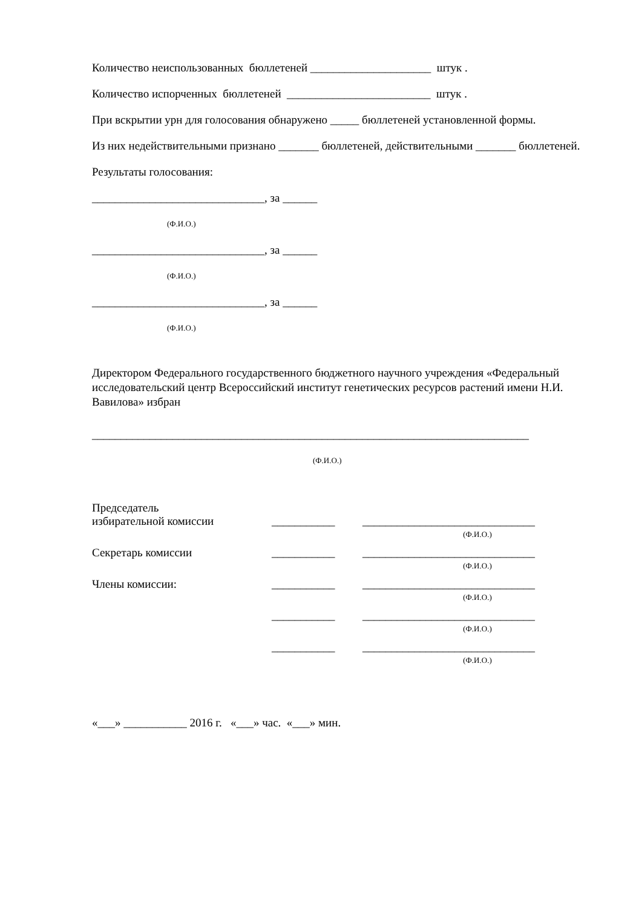Количество неиспользованных бюллетеней _____________________ штук .
Количество испорченных бюллетеней _________________________ штук .
При вскрытии урн для голосования обнаружено _____ бюллетеней установленной формы.
Из них недействительными признано _______ бюллетеней, действительными _______ бюллетеней.
Результаты голосования:
______________________________, за ______
(Ф.И.О.)
______________________________, за ______
(Ф.И.О.)
______________________________, за ______
(Ф.И.О.)
Директором Федерального государственного бюджетного научного учреждения «Федеральный исследовательский центр Всероссийский институт генетических ресурсов растений имени Н.И. Вавилова» избран
____________________________________________________________________________
(Ф.И.О.)
Председатель
избирательной комиссии
___________
______________________________
(Ф.И.О.)
Секретарь комиссии
___________
______________________________
(Ф.И.О.)
Члены комиссии:
___________
______________________________
(Ф.И.О.)
___________
______________________________
(Ф.И.О.)
___________
______________________________
(Ф.И.О.)
«___» ___________ 2016 г. «___» час. «___» мин.